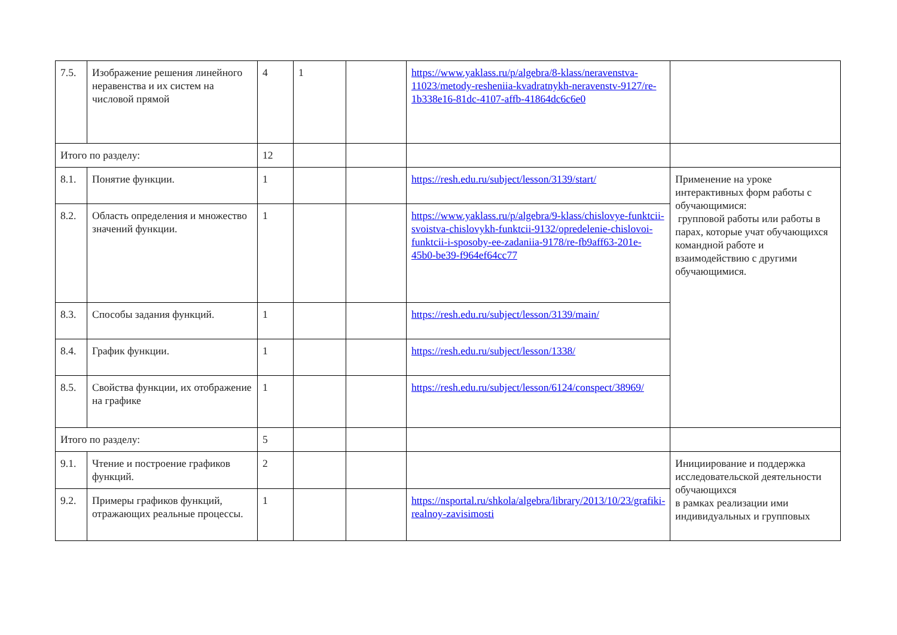| 7.5. | Изображение решения линейного неравенства и их систем на числовой прямой | 4 | 1 | | https://www.yaklass.ru/p/algebra/8-klass/neravenstva-11023/metody-resheniia-kvadratnykh-neravenstv-9127/re-1b338e16-81dc-4107-affb-41864dc6c6e0 | |
| Итого по разделу: | | 12 | | | | |
| 8.1. | Понятие функции. | 1 | | | https://resh.edu.ru/subject/lesson/3139/start/ | Применение на уроке интерактивных форм работы с обучающимися: групповой работы или работы в парах, которые учат обучающихся командной работе и взаимодействию с другими обучающимися. |
| 8.2. | Область определения и множество значений функции. | 1 | | | https://www.yaklass.ru/p/algebra/9-klass/chislovye-funktcii-svoistva-chislovykh-funktcii-9132/opredelenie-chislovoi-funktcii-i-sposoby-ee-zadaniia-9178/re-fb9aff63-201e-45b0-be39-f964ef64cc77 | |
| 8.3. | Способы задания функций. | 1 | | | https://resh.edu.ru/subject/lesson/3139/main/ | |
| 8.4. | График функции. | 1 | | | https://resh.edu.ru/subject/lesson/1338/ | |
| 8.5. | Свойства функции, их отображение на графике | 1 | | | https://resh.edu.ru/subject/lesson/6124/conspect/38969/ | |
| Итого по разделу: | | 5 | | | | |
| 9.1. | Чтение и построение графиков функций. | 2 | | | | Инициирование и поддержка исследовательской деятельности обучающихся в рамках реализации ими индивидуальных и групповых |
| 9.2. | Примеры графиков функций, отражающих реальные процессы. | 1 | | | https://nsportal.ru/shkola/algebra/library/2013/10/23/grafiki-realnoy-zavisimosti | |